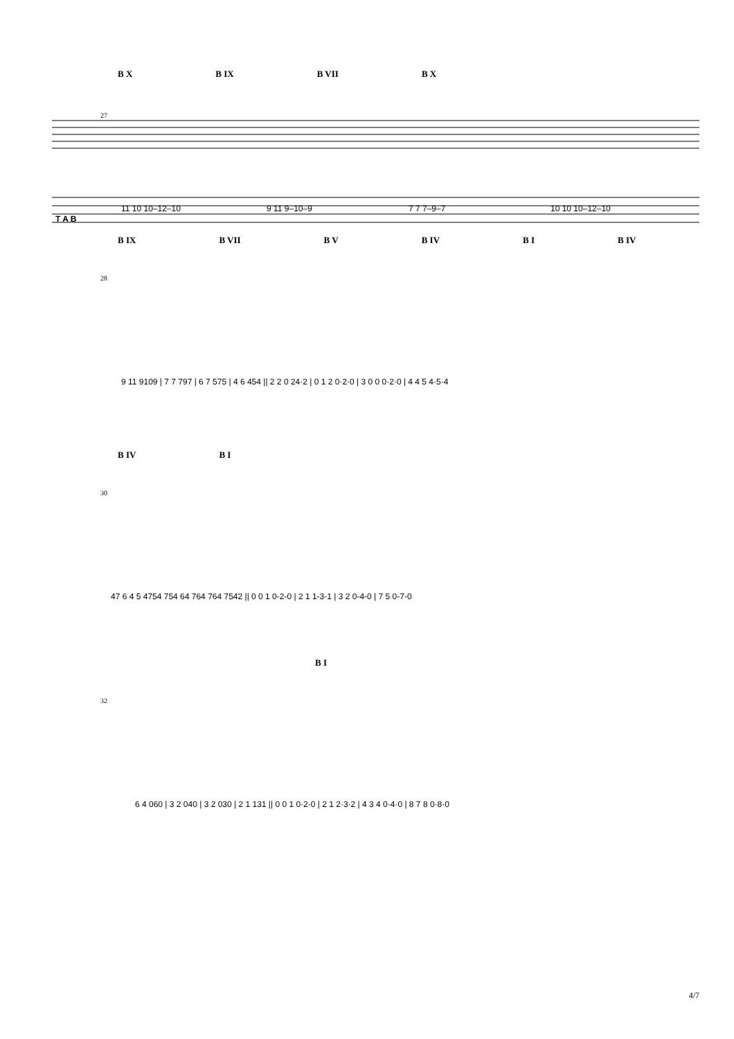B X B IX B VII B X
11 10 10–12–10
9 11 9–10–9
7 7 7–9–7
10 10 10–12–10
T A B
27
B IX B VII B V B IV B I B IV
28
9 11 9109 | 7 7 797 | 6 7 575 | 4 6 454 || 2 2 0 24·2 | 0 1 2 0·2·0 | 3 0 0 0·2·0 | 4 4 5 4·5·4
B IV B I
30
47 6 4 5 4754 754 64 764 764 7542 || 0 0 1 0-2-0 | 2 1 1-3-1 | 3 2 0-4-0 | 7 5 0-7-0
B I
32
6 4 060 | 3 2 040 | 3 2 030 | 2 1 131 || 0 0 1 0·2·0 | 2 1 2·3·2 | 4 3 4 0·4·0 | 8 7 8 0·8·0
4/7